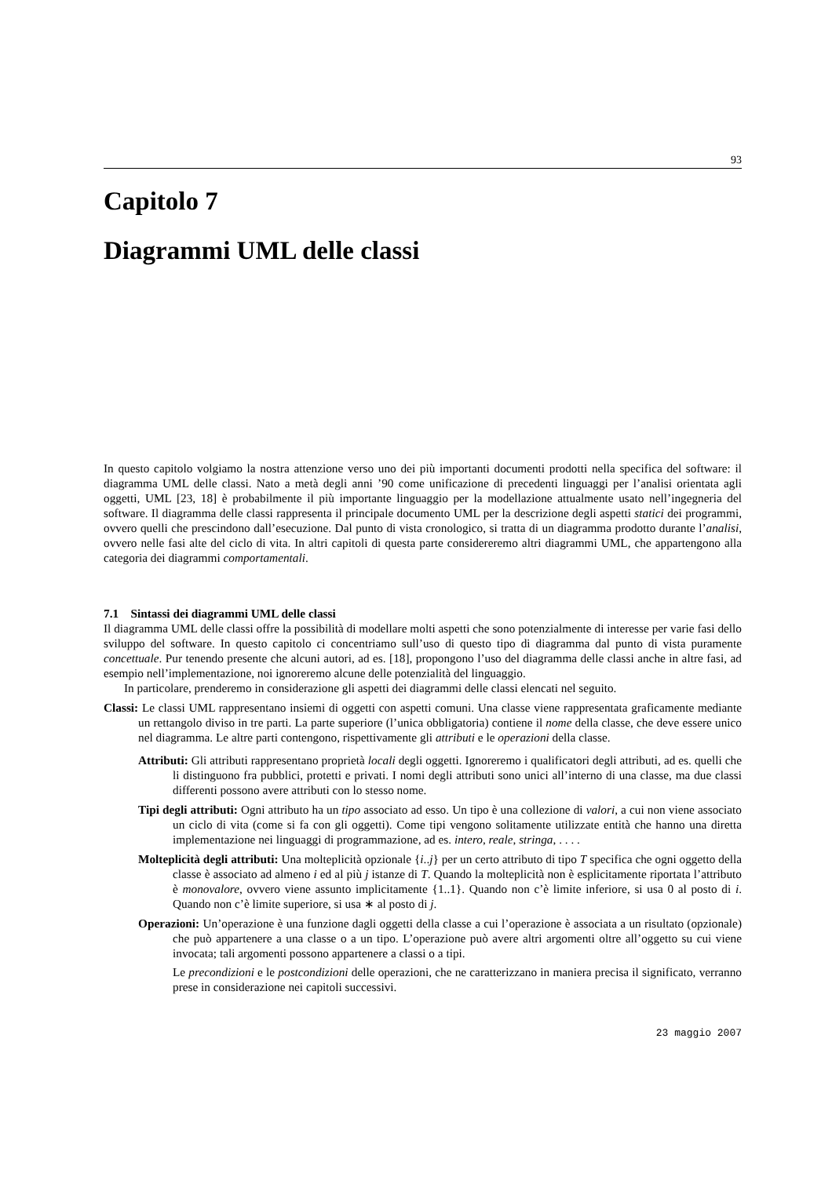93
Capitolo 7
Diagrammi UML delle classi
In questo capitolo volgiamo la nostra attenzione verso uno dei più importanti documenti prodotti nella specifica del software: il diagramma UML delle classi. Nato a metà degli anni ’90 come unificazione di precedenti linguaggi per l’analisi orientata agli oggetti, UML [23, 18] è probabilmente il più importante linguaggio per la modellazione attualmente usato nell’ingegneria del software. Il diagramma delle classi rappresenta il principale documento UML per la descrizione degli aspetti statici dei programmi, ovvero quelli che prescindono dall’esecuzione. Dal punto di vista cronologico, si tratta di un diagramma prodotto durante l’analisi, ovvero nelle fasi alte del ciclo di vita. In altri capitoli di questa parte considereremo altri diagrammi UML, che appartengono alla categoria dei diagrammi comportamentali.
7.1 Sintassi dei diagrammi UML delle classi
Il diagramma UML delle classi offre la possibilità di modellare molti aspetti che sono potenzialmente di interesse per varie fasi dello sviluppo del software. In questo capitolo ci concentriamo sull’uso di questo tipo di diagramma dal punto di vista puramente concettuale. Pur tenendo presente che alcuni autori, ad es. [18], propongono l’uso del diagramma delle classi anche in altre fasi, ad esempio nell’implementazione, noi ignoreremo alcune delle potenzialità del linguaggio.
In particolare, prenderemo in considerazione gli aspetti dei diagrammi delle classi elencati nel seguito.
Classi: Le classi UML rappresentano insiemi di oggetti con aspetti comuni. Una classe viene rappresentata graficamente mediante un rettangolo diviso in tre parti. La parte superiore (l’unica obbligatoria) contiene il nome della classe, che deve essere unico nel diagramma. Le altre parti contengono, rispettivamente gli attributi e le operazioni della classe.
Attributi: Gli attributi rappresentano proprietà locali degli oggetti. Ignoreremo i qualificatori degli attributi, ad es. quelli che li distinguono fra pubblici, protetti e privati. I nomi degli attributi sono unici all’interno di una classe, ma due classi differenti possono avere attributi con lo stesso nome.
Tipi degli attributi: Ogni attributo ha un tipo associato ad esso. Un tipo è una collezione di valori, a cui non viene associato un ciclo di vita (come si fa con gli oggetti). Come tipi vengono solitamente utilizzate entità che hanno una diretta implementazione nei linguaggi di programmazione, ad es. intero, reale, stringa, . . . .
Molteplicità degli attributi: Una molteplicità opzionale {i..j} per un certo attributo di tipo T specifica che ogni oggetto della classe è associato ad almeno i ed al più j istanze di T. Quando la molteplicità non è esplicitamente riportata l’attributo è monovalore, ovvero viene assunto implicitamente {1..1}. Quando non c’è limite inferiore, si usa 0 al posto di i. Quando non c’è limite superiore, si usa ∗ al posto di j.
Operazioni: Un’operazione è una funzione dagli oggetti della classe a cui l’operazione è associata a un risultato (opzionale) che può appartenere a una classe o a un tipo. L’operazione può avere altri argomenti oltre all’oggetto su cui viene invocata; tali argomenti possono appartenere a classi o a tipi.
Le precondizioni e le postcondizioni delle operazioni, che ne caratterizzano in maniera precisa il significato, verranno prese in considerazione nei capitoli successivi.
23 maggio 2007